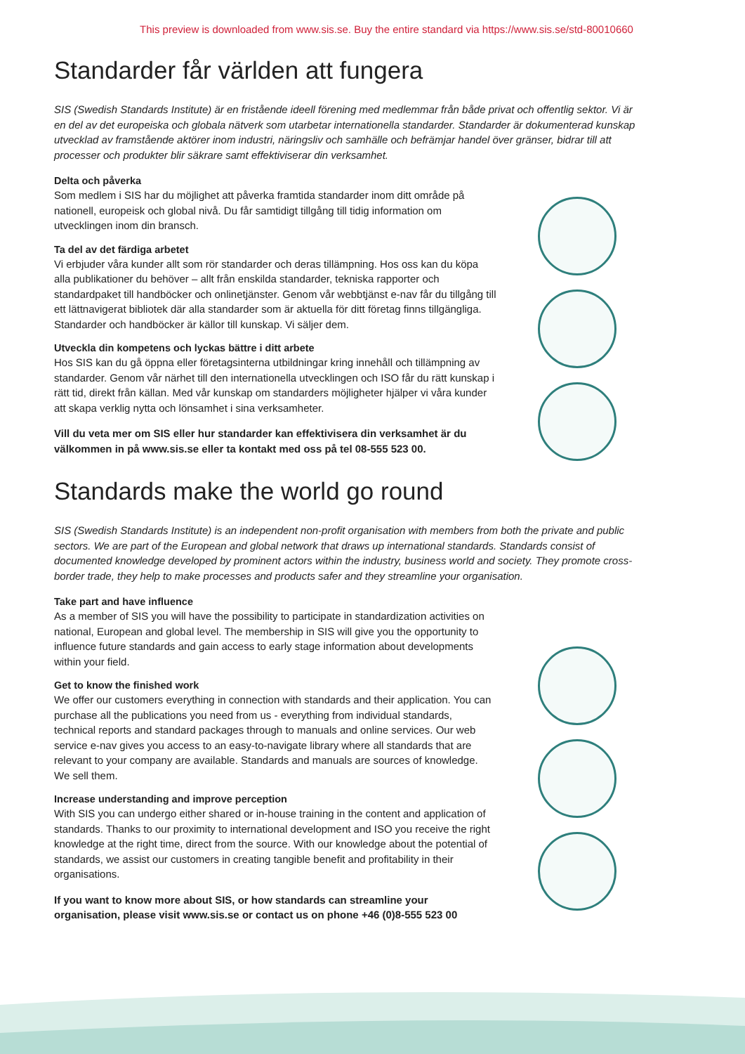This preview is downloaded from www.sis.se. Buy the entire standard via https://www.sis.se/std-80010660
Standarder får världen att fungera
SIS (Swedish Standards Institute) är en fristående ideell förening med medlemmar från både privat och offentlig sektor. Vi är en del av det europeiska och globala nätverk som utarbetar internationella standarder. Standarder är dokumenterad kunskap utvecklad av framstående aktörer inom industri, näringsliv och samhälle och befrämjar handel över gränser, bidrar till att processer och produkter blir säkrare samt effektiviserar din verksamhet.
Delta och påverka
Som medlem i SIS har du möjlighet att påverka framtida standarder inom ditt område på nationell, europeisk och global nivå. Du får samtidigt tillgång till tidig information om utvecklingen inom din bransch.
Ta del av det färdiga arbetet
Vi erbjuder våra kunder allt som rör standarder och deras tillämpning. Hos oss kan du köpa alla publikationer du behöver – allt från enskilda standarder, tekniska rapporter och standardpaket till handböcker och onlinetjänster. Genom vår webbtjänst e-nav får du tillgång till ett lättnavigerat bibliotek där alla standarder som är aktuella för ditt företag finns tillgängliga. Standarder och handböcker är källor till kunskap. Vi säljer dem.
Utveckla din kompetens och lyckas bättre i ditt arbete
Hos SIS kan du gå öppna eller företagsinterna utbildningar kring innehåll och tillämpning av standarder. Genom vår närhet till den internationella utvecklingen och ISO får du rätt kunskap i rätt tid, direkt från källan. Med vår kunskap om standarders möjligheter hjälper vi våra kunder att skapa verklig nytta och lönsamhet i sina verksamheter.
Vill du veta mer om SIS eller hur standarder kan effektivisera din verksamhet är du välkommen in på www.sis.se eller ta kontakt med oss på tel 08-555 523 00.
Standards make the world go round
SIS (Swedish Standards Institute) is an independent non-profit organisation with members from both the private and public sectors. We are part of the European and global network that draws up international standards. Standards consist of documented knowledge developed by prominent actors within the industry, business world and society. They promote cross-border trade, they help to make processes and products safer and they streamline your organisation.
Take part and have influence
As a member of SIS you will have the possibility to participate in standardization activities on national, European and global level. The membership in SIS will give you the opportunity to influence future standards and gain access to early stage information about developments within your field.
Get to know the finished work
We offer our customers everything in connection with standards and their application. You can purchase all the publications you need from us - everything from individual standards, technical reports and standard packages through to manuals and online services. Our web service e-nav gives you access to an easy-to-navigate library where all standards that are relevant to your company are available. Standards and manuals are sources of knowledge. We sell them.
Increase understanding and improve perception
With SIS you can undergo either shared or in-house training in the content and application of standards. Thanks to our proximity to international development and ISO you receive the right knowledge at the right time, direct from the source. With our knowledge about the potential of standards, we assist our customers in creating tangible benefit and profitability in their organisations.
If you want to know more about SIS, or how standards can streamline your organisation, please visit www.sis.se or contact us on phone +46 (0)8-555 523 00